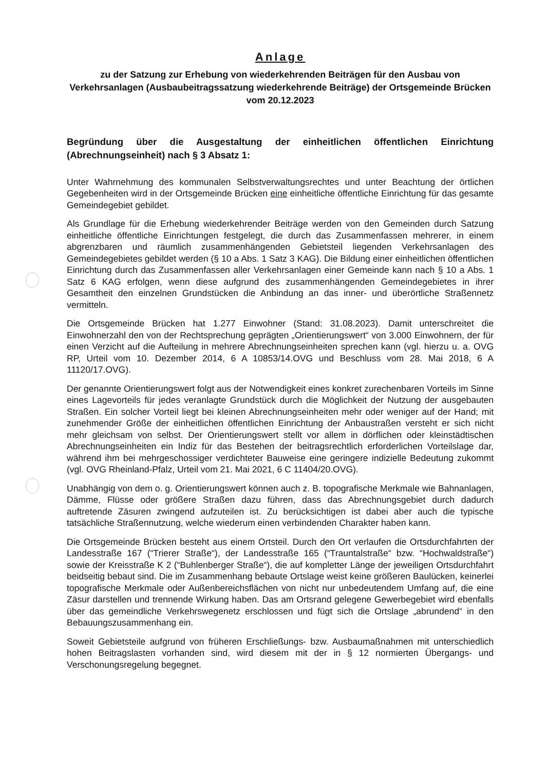Anlage
zu der Satzung zur Erhebung von wiederkehrenden Beiträgen für den Ausbau von Verkehrsanlagen (Ausbaubeitragssatzung wiederkehrende Beiträge) der Ortsgemeinde Brücken vom 20.12.2023
Begründung über die Ausgestaltung der einheitlichen öffentlichen Einrichtung (Abrechnungseinheit) nach § 3 Absatz 1:
Unter Wahrnehmung des kommunalen Selbstverwaltungsrechtes und unter Beachtung der örtlichen Gegebenheiten wird in der Ortsgemeinde Brücken eine einheitliche öffentliche Einrichtung für das gesamte Gemeindegebiet gebildet.
Als Grundlage für die Erhebung wiederkehrender Beiträge werden von den Gemeinden durch Satzung einheitliche öffentliche Einrichtungen festgelegt, die durch das Zusammenfassen mehrerer, in einem abgrenzbaren und räumlich zusammenhängenden Gebietsteil liegenden Verkehrsanlagen des Gemeindegebietes gebildet werden (§ 10 a Abs. 1 Satz 3 KAG). Die Bildung einer einheitlichen öffentlichen Einrichtung durch das Zusammenfassen aller Verkehrsanlagen einer Gemeinde kann nach § 10 a Abs. 1 Satz 6 KAG erfolgen, wenn diese aufgrund des zusammenhängenden Gemeindegebietes in ihrer Gesamtheit den einzelnen Grundstücken die Anbindung an das inner- und überörtliche Straßennetz vermitteln.
Die Ortsgemeinde Brücken hat 1.277 Einwohner (Stand: 31.08.2023). Damit unterschreitet die Einwohnerzahl den von der Rechtsprechung geprägten „Orientierungswert“ von 3.000 Einwohnern, der für einen Verzicht auf die Aufteilung in mehrere Abrechnungseinheiten sprechen kann (vgl. hierzu u. a. OVG RP, Urteil vom 10. Dezember 2014, 6 A 10853/14.OVG und Beschluss vom 28. Mai 2018, 6 A 11120/17.OVG).
Der genannte Orientierungswert folgt aus der Notwendigkeit eines konkret zurechenbaren Vorteils im Sinne eines Lagevorteils für jedes veranlagte Grundstück durch die Möglichkeit der Nutzung der ausgebauten Straßen. Ein solcher Vorteil liegt bei kleinen Abrechnungseinheiten mehr oder weniger auf der Hand; mit zunehmender Größe der einheitlichen öffentlichen Einrichtung der Anbaustraßen versteht er sich nicht mehr gleichsam von selbst. Der Orientierungswert stellt vor allem in dörflichen oder kleinstädtischen Abrechnungseinheiten ein Indiz für das Bestehen der beitragsrechtlich erforderlichen Vorteilslage dar, während ihm bei mehrgeschossiger verdichteter Bauweise eine geringere indizielle Bedeutung zukommt (vgl. OVG Rheinland-Pfalz, Urteil vom 21. Mai 2021, 6 C 11404/20.OVG).
Unabhängig von dem o. g. Orientierungswert können auch z. B. topografische Merkmale wie Bahnanlagen, Dämme, Flüsse oder größere Straßen dazu führen, dass das Abrechnungsgebiet durch dadurch auftretende Zäsuren zwingend aufzuteilen ist. Zu berücksichtigen ist dabei aber auch die typische tatsächliche Straßennutzung, welche wiederum einen verbindenden Charakter haben kann.
Die Ortsgemeinde Brücken besteht aus einem Ortsteil. Durch den Ort verlaufen die Ortsdurchfahrten der Landesstraße 167 (“Trierer Straße“), der Landesstraße 165 (“Trauntalstraße“ bzw. “Hochwaldstraße“) sowie der Kreisstraße K 2 (“Buhlenberger Straße“), die auf kompletter Länge der jeweiligen Ortsdurchfahrt beidseitig bebaut sind. Die im Zusammenhang bebaute Ortslage weist keine größeren Baulücken, keinerlei topografische Merkmale oder Außenbereichsflächen von nicht nur unbedeutendem Umfang auf, die eine Zäsur darstellen und trennende Wirkung haben. Das am Ortsrand gelegene Gewerbegebiet wird ebenfalls über das gemeindliche Verkehrswegenetz erschlossen und fügt sich die Ortslage „abrundend“ in den Bebauungszusammenhang ein.
Soweit Gebietsteile aufgrund von früheren Erschließungs- bzw. Ausbaumaßnahmen mit unterschiedlich hohen Beitragslasten vorhanden sind, wird diesem mit der in § 12 normierten Übergangs- und Verschonungsregelung begegnet.